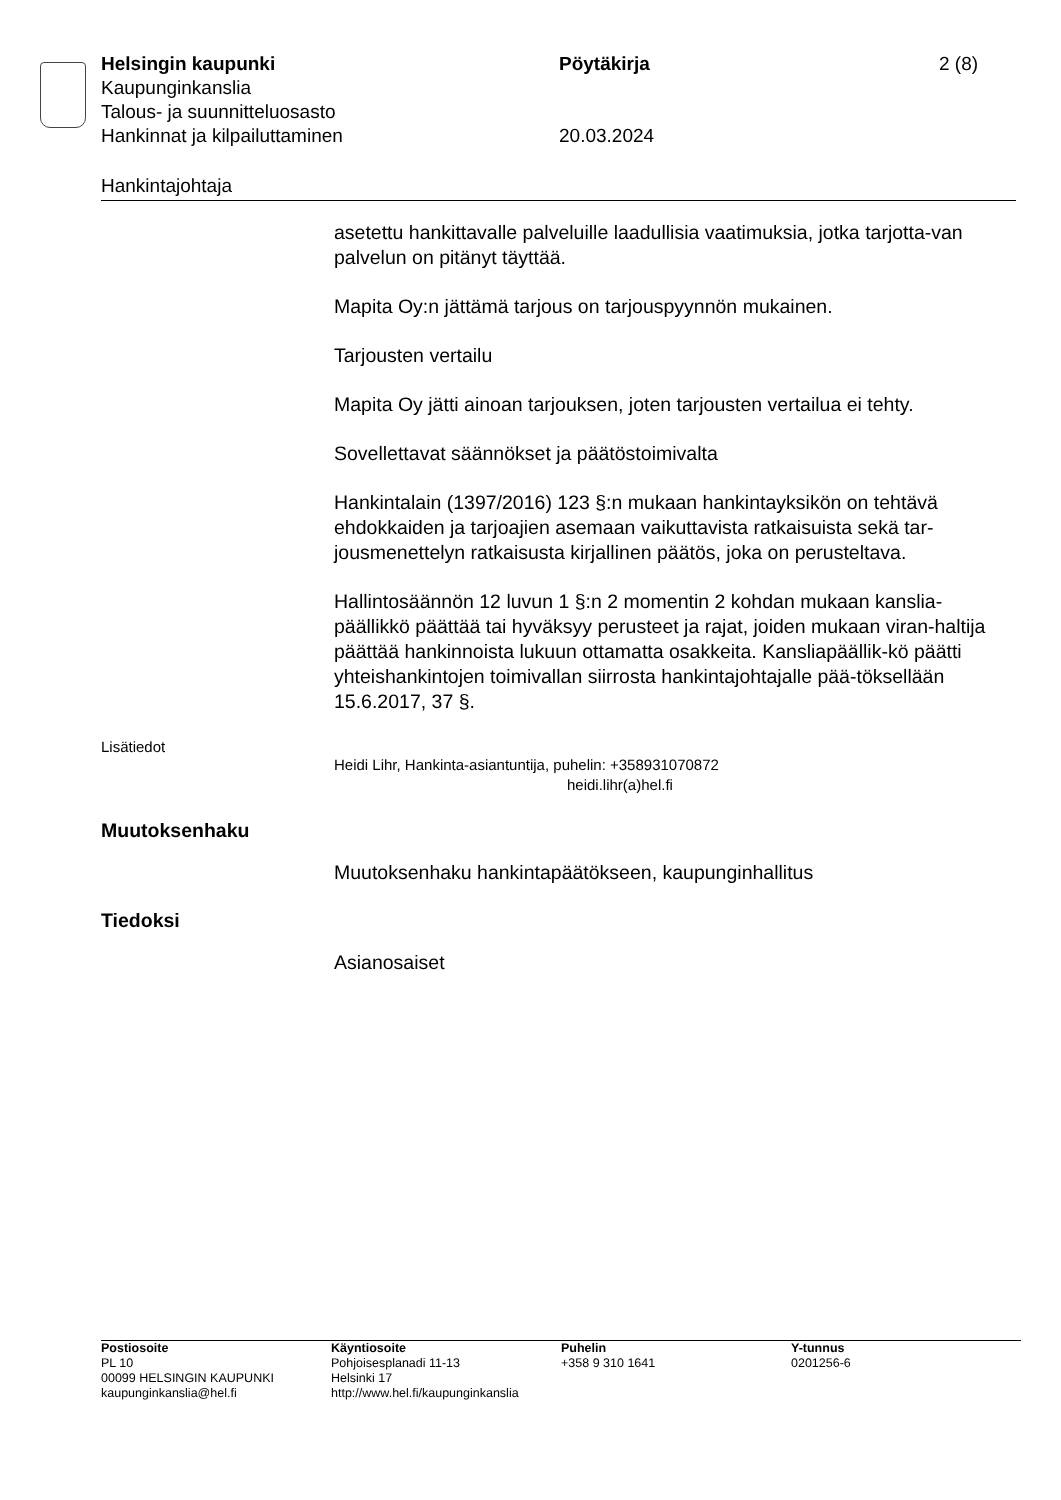Helsingin kaupunki Pöytäkirja 2 (8)
Kaupunginkanslia
Talous- ja suunnitteluosasto
Hankinnat ja kilpailuttaminen 20.03.2024
Hankintajohtaja
asetettu hankittavalle palveluille laadullisia vaatimuksia, jotka tarjotta-van palvelun on pitänyt täyttää.
Mapita Oy:n jättämä tarjous on tarjouspyynnön mukainen.
Tarjousten vertailu
Mapita Oy jätti ainoan tarjouksen, joten tarjousten vertailua ei tehty.
Sovellettavat säännökset ja päätöstoimivalta
Hankintalain (1397/2016) 123 §:n mukaan hankintayksikön on tehtävä ehdokkaiden ja tarjoajien asemaan vaikuttavista ratkaisuista sekä tar-jousmenettelyn ratkaisusta kirjallinen päätös, joka on perusteltava.
Hallintosäännön 12 luvun 1 §:n 2 momentin 2 kohdan mukaan kanslia-päällikkö päättää tai hyväksyy perusteet ja rajat, joiden mukaan viran-haltija päättää hankinnoista lukuun ottamatta osakkeita. Kansliapäällik-kö päätti yhteishankintojen toimivallan siirrosta hankintajohtajalle pää-töksellään 15.6.2017, 37 §.
Lisätiedot
Heidi Lihr, Hankinta-asiantuntija, puhelin: +358931070872
heidi.lihr(a)hel.fi
Muutoksenhaku
Muutoksenhaku hankintapäätökseen, kaupunginhallitus
Tiedoksi
Asianosaiset
Postiosoite
PL 10
00099 HELSINGIN KAUPUNKI
kaupunginkanslia@hel.fi
Käyntiosoite
Pohjoisesplanadi 11-13
Helsinki 17
http://www.hel.fi/kaupunginkanslia
Puhelin
+358 9 310 1641
Y-tunnus
0201256-6